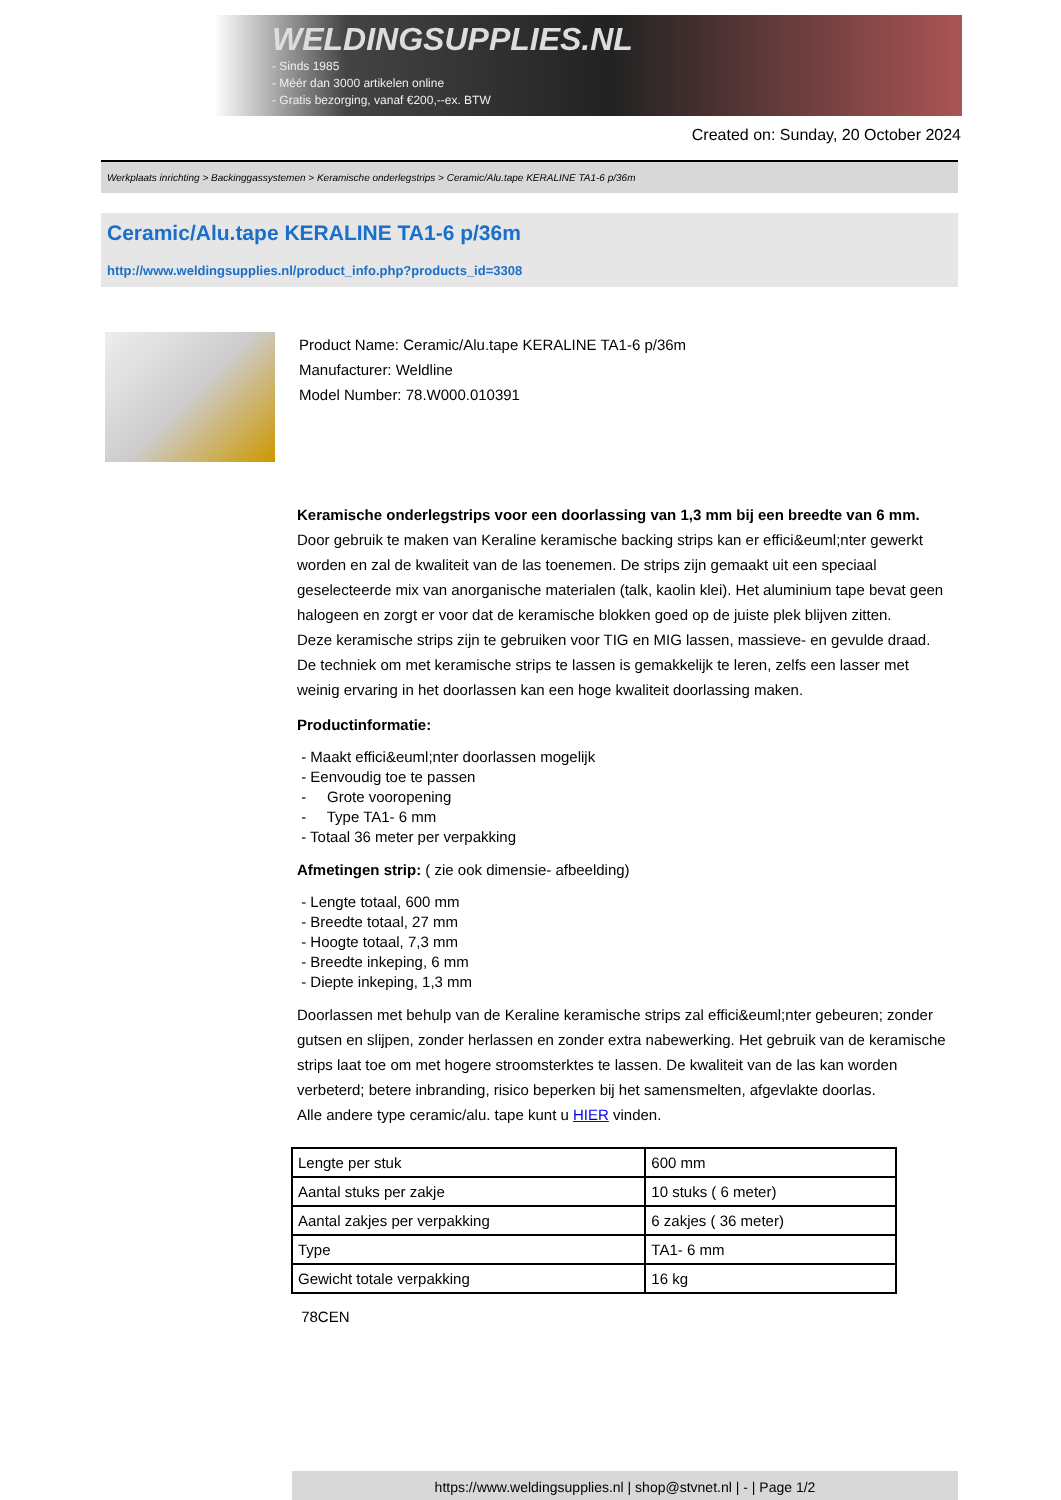WELDINGSUPPLIES.NL
- Sinds 1985
- Méér dan 3000 artikelen online
- Gratis bezorging, vanaf €200,--ex. BTW
Created on: Sunday, 20 October 2024
Werkplaats inrichting > Backinggassystemen > Keramische onderlegstrips > Ceramic/Alu.tape KERALINE TA1-6 p/36m
Ceramic/Alu.tape KERALINE TA1-6 p/36m
http://www.weldingsupplies.nl/product_info.php?products_id=3308
Product Name: Ceramic/Alu.tape KERALINE TA1-6 p/36m
Manufacturer: Weldline
Model Number: 78.W000.010391
Keramische onderlegstrips voor een doorlassing van 1,3 mm bij een breedte van 6 mm. Door gebruik te maken van Keraline keramische backing strips kan er effici&euml;nter gewerkt worden en zal de kwaliteit van de las toenemen. De strips zijn gemaakt uit een speciaal geselecteerde mix van anorganische materialen (talk, kaolin klei). Het aluminium tape bevat geen halogeen en zorgt er voor dat de keramische blokken goed op de juiste plek blijven zitten.
Deze keramische strips zijn te gebruiken voor TIG en MIG lassen, massieve- en gevulde draad. De techniek om met keramische strips te lassen is gemakkelijk te leren, zelfs een lasser met weinig ervaring in het doorlassen kan een hoge kwaliteit doorlassing maken.
Productinformatie:
- Maakt effici&euml;nter doorlassen mogelijk
- Eenvoudig toe te passen
- Grote vooropening
- Type TA1- 6 mm
- Totaal 36 meter per verpakking
Afmetingen strip: ( zie ook dimensie- afbeelding)
- Lengte totaal, 600 mm
- Breedte totaal, 27 mm
- Hoogte totaal, 7,3 mm
- Breedte inkeping, 6 mm
- Diepte inkeping, 1,3 mm
Doorlassen met behulp van de Keraline keramische strips zal effici&euml;nter gebeuren; zonder gutsen en slijpen, zonder herlassen en zonder extra nabewerking. Het gebruik van de keramische strips laat toe om met hogere stroomsterktes te lassen. De kwaliteit van de las kan worden verbeterd; betere inbranding, risico beperken bij het samensmelten, afgevlakte doorlas.
Alle andere type ceramic/alu. tape kunt u HIER vinden.
| Lengte per stuk | 600 mm |
| Aantal stuks per zakje | 10 stuks ( 6 meter) |
| Aantal zakjes per verpakking | 6 zakjes ( 36 meter) |
| Type | TA1- 6 mm |
| Gewicht totale verpakking | 16 kg |
78CEN
https://www.weldingsupplies.nl | shop@stvnet.nl | - | Page 1/2